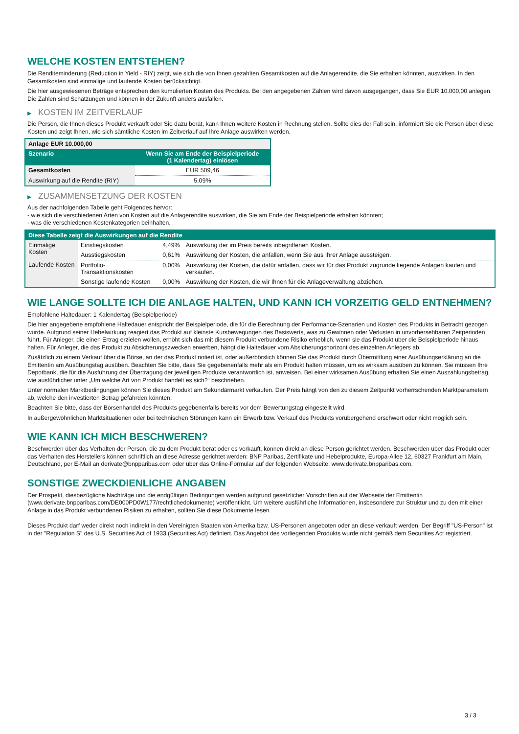WELCHE KOSTEN ENTSTEHEN?
Die Renditeminderung (Reduction in Yield - RIY) zeigt, wie sich die von Ihnen gezahlten Gesamtkosten auf die Anlagerendite, die Sie erhalten könnten, auswirken. In den Gesamtkosten sind einmalige und laufende Kosten berücksichtigt.
Die hier ausgewiesenen Beträge entsprechen den kumulierten Kosten des Produkts. Bei den angegebenen Zahlen wird davon ausgegangen, dass Sie EUR 10.000,00 anlegen. Die Zahlen sind Schätzungen und können in der Zukunft anders ausfallen.
▶ KOSTEN IM ZEITVERLAUF
Die Person, die Ihnen dieses Produkt verkauft oder Sie dazu berät, kann Ihnen weitere Kosten in Rechnung stellen. Sollte dies der Fall sein, informiert Sie die Person über diese Kosten und zeigt Ihnen, wie sich sämtliche Kosten im Zeitverlauf auf Ihre Anlage auswirken werden.
| Anlage EUR 10.000,00 | |
| --- | --- |
| Szenario | Wenn Sie am Ende der Beispielperiode (1 Kalendertag) einlösen |
| Gesamtkosten | EUR 509,46 |
| Auswirkung auf die Rendite (RIY) | 5,09% |
▶ ZUSAMMENSETZUNG DER KOSTEN
Aus der nachfolgenden Tabelle geht Folgendes hervor:
- wie sich die verschiedenen Arten von Kosten auf die Anlagerendite auswirken, die Sie am Ende der Beispielperiode erhalten könnten;
- was die verschiedenen Kostenkategorien beinhalten.
| Diese Tabelle zeigt die Auswirkungen auf die Rendite | | | |
| --- | --- | --- | --- |
| Einmalige Kosten | Einstiegskosten | 4,49% | Auswirkung der im Preis bereits inbegriffenen Kosten. |
| | Ausstiegskosten | 0,61% | Auswirkung der Kosten, die anfallen, wenn Sie aus Ihrer Anlage aussteigen. |
| Laufende Kosten | Portfolio-Transaktionskosten | 0,00% | Auswirkung der Kosten, die dafür anfallen, dass wir für das Produkt zugrunde liegende Anlagen kaufen und verkaufen. |
| | Sonstige laufende Kosten | 0,00% | Auswirkung der Kosten, die wir Ihnen für die Anlageverwaltung abziehen. |
WIE LANGE SOLLTE ICH DIE ANLAGE HALTEN, UND KANN ICH VORZEITIG GELD ENTNEHMEN?
Empfohlene Haltedauer: 1 Kalendertag (Beispielperiode)
Die hier angegebene empfohlene Haltedauer entspricht der Beispielperiode, die für die Berechnung der Performance-Szenarien und Kosten des Produkts in Betracht gezogen wurde. Aufgrund seiner Hebelwirkung reagiert das Produkt auf kleinste Kursbewegungen des Basiswerts, was zu Gewinnen oder Verlusten in unvorhersehbaren Zeitperioden führt. Für Anleger, die einen Ertrag erzielen wollen, erhöht sich das mit diesem Produkt verbundene Risiko erheblich, wenn sie das Produkt über die Beispielperiode hinaus halten. Für Anleger, die das Produkt zu Absicherungszwecken erwerben, hängt die Haltedauer vom Absicherungshorizont des einzelnen Anlegers ab.
Zusätzlich zu einem Verkauf über die Börse, an der das Produkt notiert ist, oder außerbörslich können Sie das Produkt durch Übermittlung einer Ausübungserklärung an die Emittentin am Ausübungstag ausüben. Beachten Sie bitte, dass Sie gegebenenfalls mehr als ein Produkt halten müssen, um es wirksam ausüben zu können. Sie müssen Ihre Depotbank, die für die Ausführung der Übertragung der jeweiligen Produkte verantwortlich ist, anweisen. Bei einer wirksamen Ausübung erhalten Sie einen Auszahlungsbetrag, wie ausführlicher unter „Um welche Art von Produkt handelt es sich?“ beschrieben.
Unter normalen Marktbedingungen können Sie dieses Produkt am Sekundärmarkt verkaufen. Der Preis hängt von den zu diesem Zeitpunkt vorherrschenden Marktparametern ab, welche den investierten Betrag gefährden könnten.
Beachten Sie bitte, dass der Börsenhandel des Produkts gegebenenfalls bereits vor dem Bewertungstag eingestellt wird.
In außergewöhnlichen Marktsituationen oder bei technischen Störungen kann ein Erwerb bzw. Verkauf des Produkts vorübergehend erschwert oder nicht möglich sein.
WIE KANN ICH MICH BESCHWEREN?
Beschwerden über das Verhalten der Person, die zu dem Produkt berät oder es verkauft, können direkt an diese Person gerichtet werden. Beschwerden über das Produkt oder das Verhalten des Herstellers können schriftlich an diese Adresse gerichtet werden: BNP Paribas, Zertifikate und Hebelprodukte, Europa-Allee 12, 60327 Frankfurt am Main, Deutschland, per E-Mail an derivate@bnpparibas.com oder über das Online-Formular auf der folgenden Webseite: www.derivate.bnpparibas.com.
SONSTIGE ZWECKDIENLICHE ANGABEN
Der Prospekt, diesbezügliche Nachträge und die endgültigen Bedingungen werden aufgrund gesetzlicher Vorschriften auf der Webseite der Emittentin (www.derivate.bnpparibas.com/DE000PD0W177/rechtlichedokumente) veröffentlicht. Um weitere ausführliche Informationen, insbesondere zur Struktur und zu den mit einer Anlage in das Produkt verbundenen Risiken zu erhalten, sollten Sie diese Dokumente lesen.
Dieses Produkt darf weder direkt noch indirekt in den Vereinigten Staaten von Amerika bzw. US-Personen angeboten oder an diese verkauft werden. Der Begriff "US-Person" ist in der "Regulation S" des U.S. Securities Act of 1933 (Securities Act) definiert. Das Angebot des vorliegenden Produkts wurde nicht gemäß dem Securities Act registriert.
3 / 3